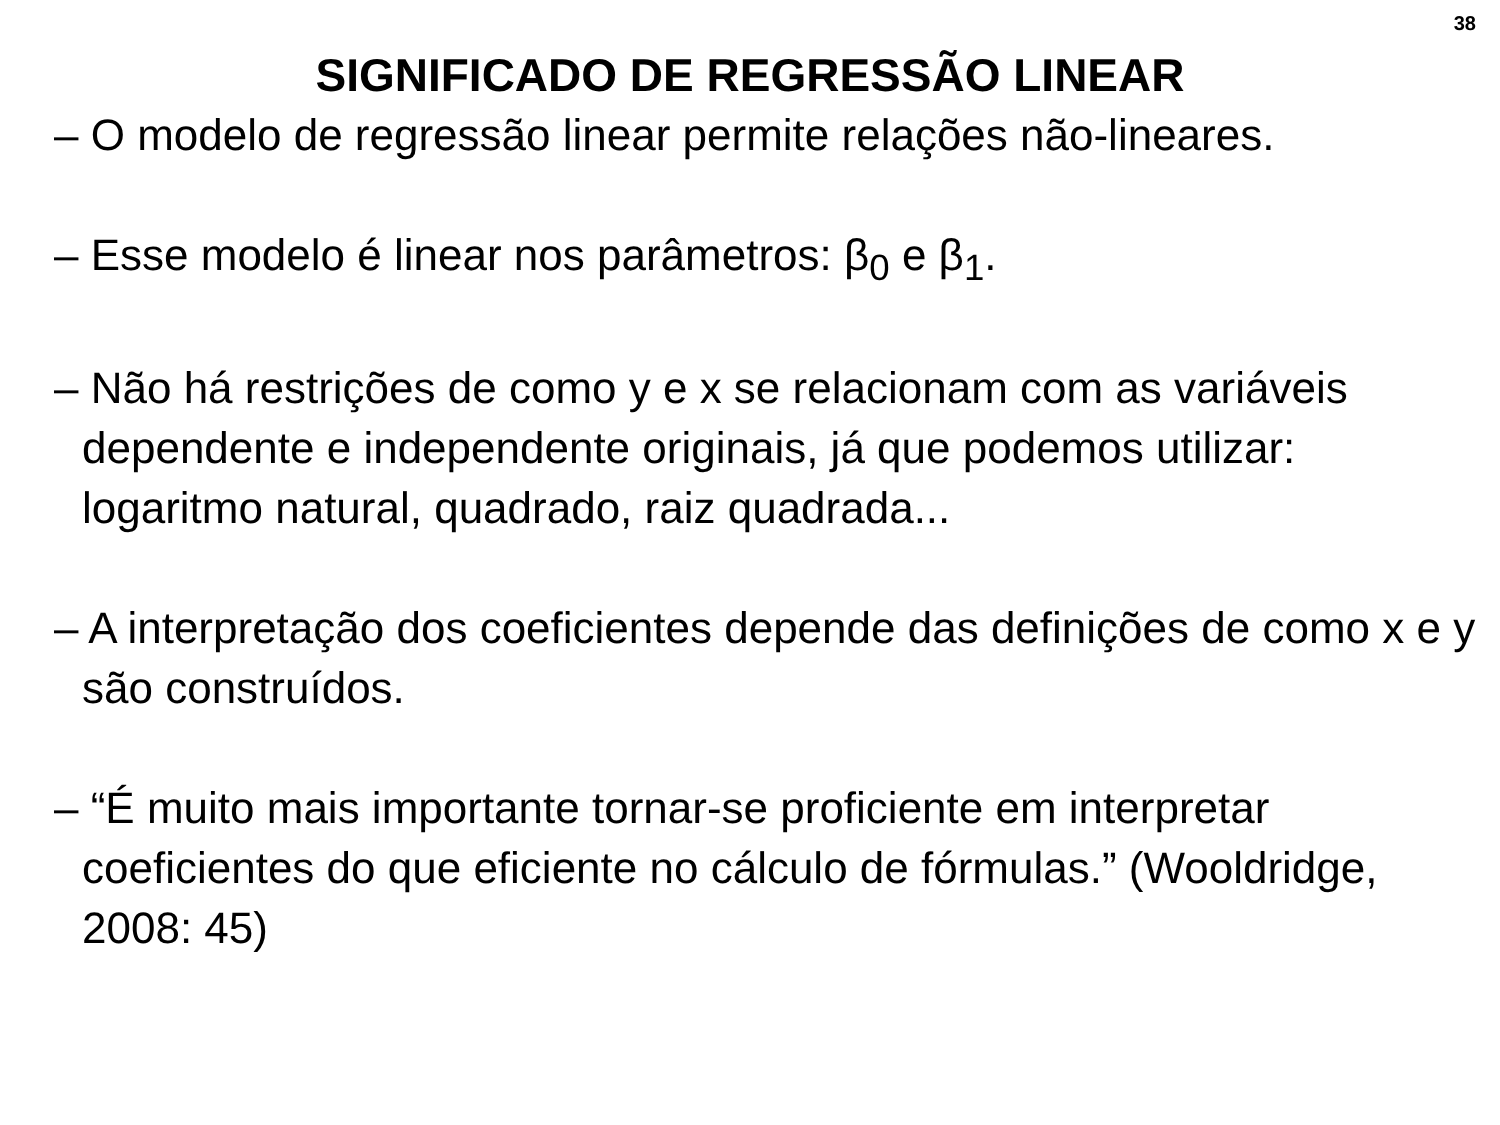38
SIGNIFICADO DE REGRESSÃO LINEAR
– O modelo de regressão linear permite relações não-lineares.
– Esse modelo é linear nos parâmetros: β<sub>0</sub> e β<sub>1</sub>.
– Não há restrições de como y e x se relacionam com as variáveis dependente e independente originais, já que podemos utilizar: logaritmo natural, quadrado, raiz quadrada...
– A interpretação dos coeficientes depende das definições de como x e y são construídos.
– “É muito mais importante tornar-se proficiente em interpretar coeficientes do que eficiente no cálculo de fórmulas.” (Wooldridge, 2008: 45)